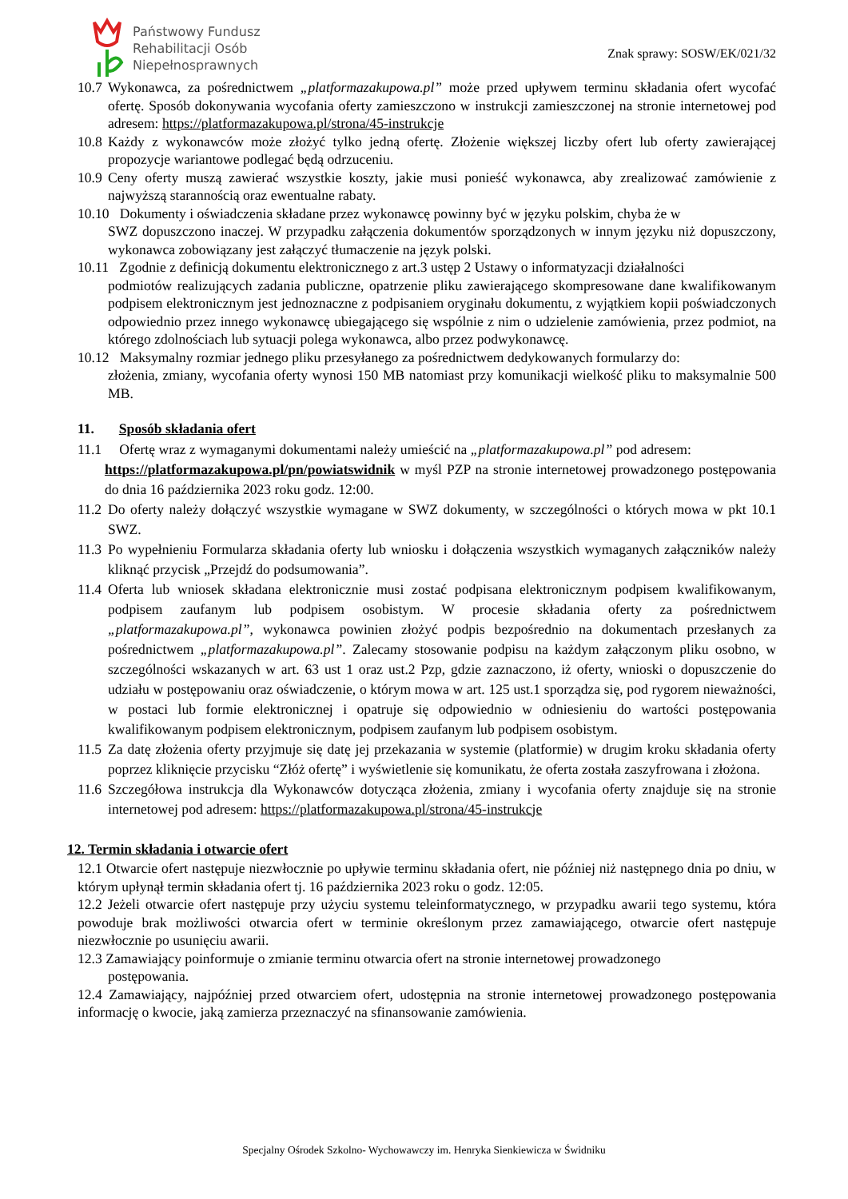Państwowy Fundusz
Rehabilitacji Osób
Niepełnosprawnych
Znak sprawy: SOSW/EK/021/32
10.7 Wykonawca, za pośrednictwem „platformazakupowa.pl” może przed upływem terminu składania ofert wycofać ofertę. Sposób dokonywania wycofania oferty zamieszczono w instrukcji zamieszczonej na stronie internetowej pod adresem: https://platformazakupowa.pl/strona/45-instrukcje
10.8 Każdy z wykonawców może złożyć tylko jedną ofertę. Złożenie większej liczby ofert lub oferty zawierającej propozycje wariantowe podlegać będą odrzuceniu.
10.9 Ceny oferty muszą zawierać wszystkie koszty, jakie musi ponieść wykonawca, aby zrealizować zamówienie z najwyższą starannością oraz ewentualne rabaty.
10.10 Dokumenty i oświadczenia składane przez wykonawcę powinny być w języku polskim, chyba że w
SWZ dopuszczono inaczej. W przypadku załączenia dokumentów sporządzonych w innym języku niż dopuszczony, wykonawca zobowiązany jest załączyć tłumaczenie na język polski.
10.11 Zgodnie z definicją dokumentu elektronicznego z art.3 ustęp 2 Ustawy o informatyzacji działalności
podmiotów realizujących zadania publiczne, opatrzenie pliku zawierającego skompresowane dane kwalifikowanym podpisem elektronicznym jest jednoznaczne z podpisaniem oryginału dokumentu, z wyjątkiem kopii poświadczonych odpowiednio przez innego wykonawcę ubiegającego się wspólnie z nim o udzielenie zamówienia, przez podmiot, na którego zdolnościach lub sytuacji polega wykonawca, albo przez podwykonawcę.
10.12 Maksymalny rozmiar jednego pliku przesyłanego za pośrednictwem dedykowanych formularzy do:
złożenia, zmiany, wycofania oferty wynosi 150 MB natomiast przy komunikacji wielkość pliku to maksymalnie 500 MB.
11. Sposób składania ofert
11.1 Ofertę wraz z wymaganymi dokumentami należy umieścić na „platformazakupowa.pl” pod adresem:
https://platformazakupowa.pl/pn/powiatswidnik w myśl PZP na stronie internetowej prowadzonego postępowania do dnia 16 października 2023 roku godz. 12:00.
11.2 Do oferty należy dołączyć wszystkie wymagane w SWZ dokumenty, w szczególności o których mowa w pkt 10.1 SWZ.
11.3 Po wypełnieniu Formularza składania oferty lub wniosku i dołączenia wszystkich wymaganych załączników należy kliknąć przycisk „Przejdź do podsumowania”.
11.4 Oferta lub wniosek składana elektronicznie musi zostać podpisana elektronicznym podpisem kwalifikowanym, podpisem zaufanym lub podpisem osobistym. W procesie składania oferty za pośrednictwem „platformazakupowa.pl”, wykonawca powinien złożyć podpis bezpośrednio na dokumentach przesłanych za pośrednictwem „platformazakupowa.pl”. Zalecamy stosowanie podpisu na każdym załączonym pliku osobno, w szczególności wskazanych w art. 63 ust 1 oraz ust.2 Pzp, gdzie zaznaczono, iż oferty, wnioski o dopuszczenie do udziału w postępowaniu oraz oświadczenie, o którym mowa w art. 125 ust.1 sporządza się, pod rygorem nieważności, w postaci lub formie elektronicznej i opatruje się odpowiednio w odniesieniu do wartości postępowania kwalifikowanym podpisem elektronicznym, podpisem zaufanym lub podpisem osobistym.
11.5 Za datę złożenia oferty przyjmuje się datę jej przekazania w systemie (platformie) w drugim kroku składania oferty poprzez kliknięcie przycisku “Złóż ofertę” i wyświetlenie się komunikatu, że oferta została zaszyfrowana i złożona.
11.6 Szczegółowa instrukcja dla Wykonawców dotycząca złożenia, zmiany i wycofania oferty znajduje się na stronie internetowej pod adresem: https://platformazakupowa.pl/strona/45-instrukcje
12. Termin składania i otwarcie ofert
12.1 Otwarcie ofert następuje niezwłocznie po upływie terminu składania ofert, nie później niż następnego dnia po dniu, w którym upłynął termin składania ofert tj. 16 października 2023 roku o godz. 12:05.
12.2 Jeżeli otwarcie ofert następuje przy użyciu systemu teleinformatycznego, w przypadku awarii tego systemu, która powoduje brak możliwości otwarcia ofert w terminie określonym przez zamawiającego, otwarcie ofert następuje niezwłocznie po usunięciu awarii.
12.3 Zamawiający poinformuje o zmianie terminu otwarcia ofert na stronie internetowej prowadzonego
postępowania.
12.4 Zamawiający, najpóźniej przed otwarciem ofert, udostępnia na stronie internetowej prowadzonego postępowania informację o kwocie, jaką zamierza przeznaczyć na sfinansowanie zamówienia.
Specjalny Ośrodek Szkolno- Wychowawczy im. Henryka Sienkiewicza w Świdniku